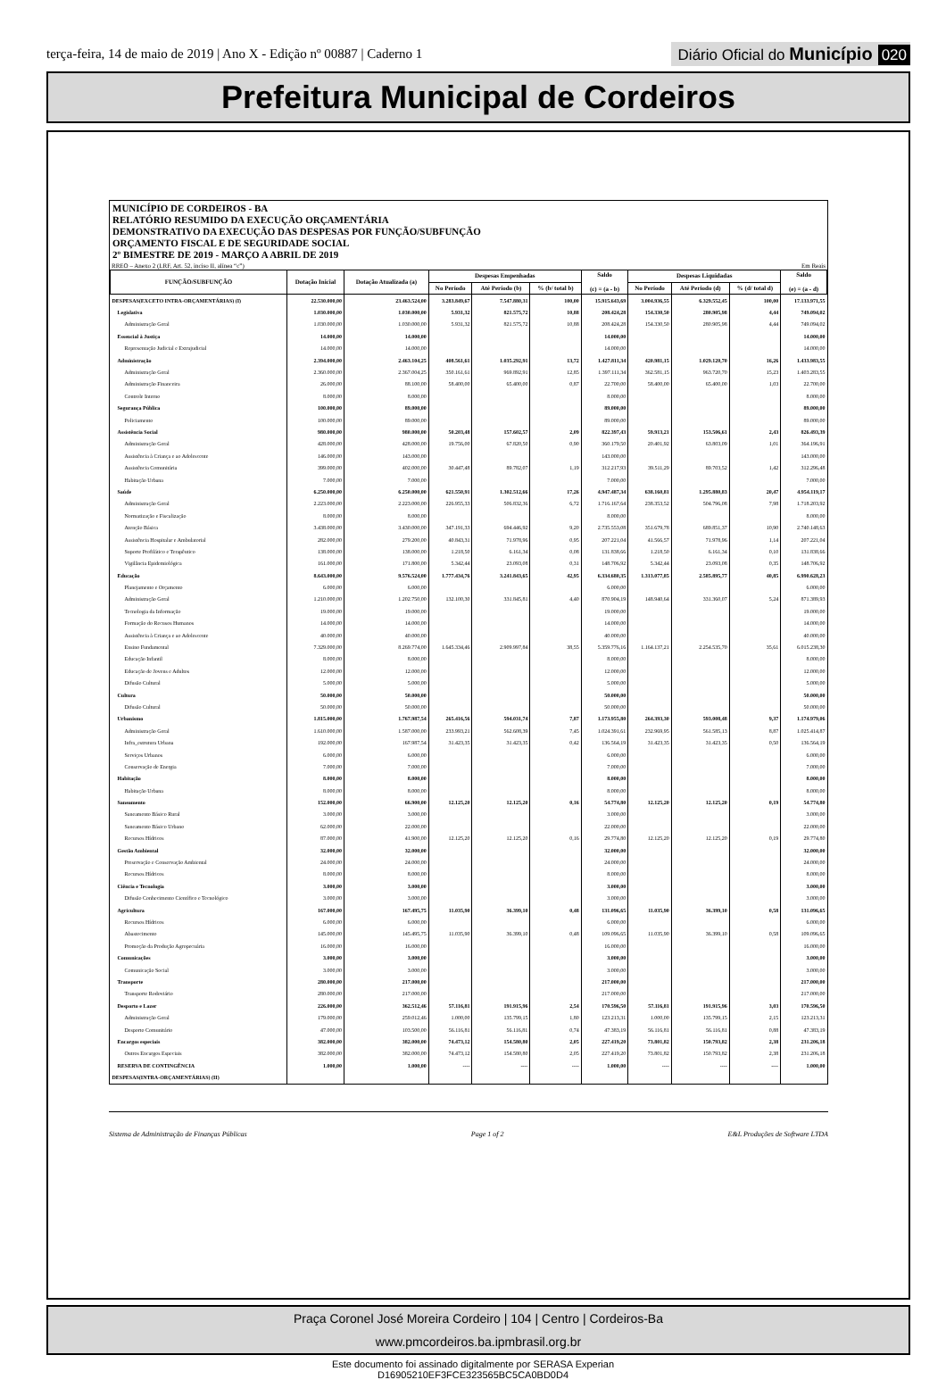terça-feira, 14 de maio de 2019 | Ano X - Edição nº 00887 | Caderno 1
Diário Oficial do Município 020
Prefeitura Municipal de Cordeiros
MUNICÍPIO DE CORDEIROS - BA
RELATÓRIO RESUMIDO DA EXECUÇÃO ORÇAMENTÁRIA
DEMONSTRATIVO DA EXECUÇÃO DAS DESPESAS POR FUNÇÃO/SUBFUNÇÃO
ORÇAMENTO FISCAL E DE SEGURIDADE SOCIAL
2º BIMESTRE DE 2019 - MARÇO A ABRIL DE 2019
RREO – Anexo 2 (LRF, Art. 52, inciso II, alínea “c”) Em Reais
| FUNÇÃO/SUBFUNÇÃO | Dotação Inicial | Dotação Atualizada (a) | Despesas Empenhadas | | | Saldo (c) = (a - b) | Despesas Liquidadas | | | Saldo (e) = (a - d) |
| --- | --- | --- | --- | --- | --- | --- | --- | --- | --- | --- |
| | | | No Período | Até Período (b) | % (b/ total b) | | No Período | Até Período (d) | % (d/ total d) | |
| DESPESAS(EXCETO INTRA-ORÇAMENTÁRIAS) (I) | 22.530.000,00 | 23.463.524,00 | 3.283.849,67 | 7.547.880,31 | 100,00 | 15.915.643,69 | 3.004.936,55 | 6.329.552,45 | 100,00 | 17.133.971,55 |
| Legislativa | 1.030.000,00 | 1.030.000,00 | 5.931,32 | 821.575,72 | 10,88 | 208.424,28 | 154.330,50 | 280.905,98 | 4,44 | 749.094,02 |
| Administração Geral | 1.030.000,00 | 1.030.000,00 | 5.931,32 | 821.575,72 | 10,88 | 208.424,28 | 154.330,50 | 280.905,98 | 4,44 | 749.094,02 |
| Essencial à Justiça | 14.000,00 | 14.000,00 | | | | 14.000,00 | | | | 14.000,00 |
| Representação Judicial e Extrajudicial | 14.000,00 | 14.000,00 | | | | 14.000,00 | | | | 14.000,00 |
| Administração | 2.394.000,00 | 2.463.104,25 | 408.561,61 | 1.035.292,91 | 13,72 | 1.427.811,34 | 420.981,15 | 1.029.120,70 | 16,26 | 1.433.983,55 |
| Administração Geral | 2.360.000,00 | 2.367.004,25 | 350.161,61 | 969.892,91 | 12,85 | 1.397.111,34 | 362.581,15 | 963.720,70 | 15,23 | 1.403.283,55 |
| Administração Financeira | 26.000,00 | 88.100,00 | 58.400,00 | 65.400,00 | 0,87 | 22.700,00 | 58.400,00 | 65.400,00 | 1,03 | 22.700,00 |
| Controle Interno | 8.000,00 | 8.000,00 | | | | 8.000,00 | | | | 8.000,00 |
| Segurança Pública | 100.000,00 | 89.000,00 | | | | 89.000,00 | | | | 89.000,00 |
| Policiamento | 100.000,00 | 89.000,00 | | | | 89.000,00 | | | | 89.000,00 |
| Assistência Social | 980.000,00 | 980.000,00 | 50.203,48 | 157.602,57 | 2,09 | 822.397,43 | 59.913,21 | 153.506,61 | 2,43 | 826.493,39 |
| Administração Geral | 428.000,00 | 428.000,00 | 19.756,00 | 67.820,50 | 0,90 | 360.179,50 | 20.401,92 | 63.803,09 | 1,01 | 364.196,91 |
| Assistência à Criança e ao Adolescente | 146.000,00 | 143.000,00 | | | | 143.000,00 | | | | 143.000,00 |
| Assistência Comunitária | 399.000,00 | 402.000,00 | 30.447,48 | 89.782,07 | 1,19 | 312.217,93 | 39.511,29 | 89.703,52 | 1,42 | 312.296,48 |
| Habitação Urbana | 7.000,00 | 7.000,00 | | | | 7.000,00 | | | | 7.000,00 |
| Saúde | 6.250.000,00 | 6.250.000,00 | 621.550,91 | 1.302.512,66 | 17,26 | 4.947.487,34 | 638.160,81 | 1.295.880,83 | 20,47 | 4.954.119,17 |
| Administração Geral | 2.223.000,00 | 2.223.000,00 | 226.955,33 | 506.832,36 | 6,72 | 1.716.167,64 | 238.353,52 | 504.796,08 | 7,98 | 1.718.203,92 |
| Normatização e Fiscalização | 8.000,00 | 8.000,00 | | | | 8.000,00 | | | | 8.000,00 |
| Atenção Básica | 3.438.000,00 | 3.430.000,00 | 347.191,33 | 694.446,92 | 9,20 | 2.735.553,08 | 351.679,78 | 689.851,37 | 10,90 | 2.740.148,63 |
| Assistência Hospitalar e Ambulatorial | 282.000,00 | 279.200,00 | 40.843,31 | 71.978,96 | 0,95 | 207.221,04 | 41.566,57 | 71.978,96 | 1,14 | 207.221,04 |
| Suporte Profilático e Terapêutico | 138.000,00 | 138.000,00 | 1.218,50 | 6.161,34 | 0,08 | 131.838,66 | 1.218,50 | 6.161,34 | 0,10 | 131.838,66 |
| Vigilância Epidemiológica | 161.000,00 | 171.800,00 | 5.342,44 | 23.093,08 | 0,31 | 148.706,92 | 5.342,44 | 23.093,08 | 0,35 | 148.706,92 |
| Educação | 8.643.000,00 | 9.576.524,00 | 1.777.434,76 | 3.241.843,65 | 42,95 | 6.334.680,35 | 1.313.077,85 | 2.585.895,77 | 40,85 | 6.990.628,23 |
| Planejamento e Orçamento | 6.000,00 | 6.000,00 | | | | 6.000,00 | | | | 6.000,00 |
| Administração Geral | 1.210.000,00 | 1.202.750,00 | 132.100,30 | 331.845,81 | 4,40 | 870.904,19 | 148.940,64 | 331.360,07 | 5,24 | 871.389,93 |
| Tecnologia da Informação | 19.000,00 | 19.000,00 | | | | 19.000,00 | | | | 19.000,00 |
| Formação do Recusos Humanos | 14.000,00 | 14.000,00 | | | | 14.000,00 | | | | 14.000,00 |
| Assistência à Criança e ao Adolescente | 40.000,00 | 40.000,00 | | | | 40.000,00 | | | | 40.000,00 |
| Ensino Fundamental | 7.329.000,00 | 8.269.774,00 | 1.645.334,46 | 2.909.997,84 | 38,55 | 5.359.776,16 | 1.164.137,21 | 2.254.535,70 | 35,61 | 6.015.238,30 |
| Educação Infantil | 8.000,00 | 8.000,00 | | | | 8.000,00 | | | | 8.000,00 |
| Educação de Jovens e Adultos | 12.000,00 | 12.000,00 | | | | 12.000,00 | | | | 12.000,00 |
| Difusão Cultural | 5.000,00 | 5.000,00 | | | | 5.000,00 | | | | 5.000,00 |
| Cultura | 50.000,00 | 50.000,00 | | | | 50.000,00 | | | | 50.000,00 |
| Difusão Cultural | 50.000,00 | 50.000,00 | | | | 50.000,00 | | | | 50.000,00 |
| Urbanismo | 1.815.000,00 | 1.767.987,54 | 265.416,56 | 594.031,74 | 7,87 | 1.173.955,80 | 264.393,30 | 593.008,48 | 9,37 | 1.174.979,06 |
| Administração Geral | 1.610.000,00 | 1.587.000,00 | 233.993,21 | 562.608,39 | 7,45 | 1.024.391,61 | 232.969,95 | 561.585,13 | 8,87 | 1.025.414,87 |
| Infra_estrutura Urbana | 192.000,00 | 167.987,54 | 31.423,35 | 31.423,35 | 0,42 | 136.564,19 | 31.423,35 | 31.423,35 | 0,50 | 136.564,19 |
| Serviços Urbanos | 6.000,00 | 6.000,00 | | | | 6.000,00 | | | | 6.000,00 |
| Conservação de Energia | 7.000,00 | 7.000,00 | | | | 7.000,00 | | | | 7.000,00 |
| Habitação | 8.000,00 | 8.000,00 | | | | 8.000,00 | | | | 8.000,00 |
| Habitação Urbana | 8.000,00 | 8.000,00 | | | | 8.000,00 | | | | 8.000,00 |
| Saneamento | 152.000,00 | 66.900,00 | 12.125,20 | 12.125,20 | 0,16 | 54.774,80 | 12.125,20 | 12.125,20 | 0,19 | 54.774,80 |
| Saneamento Básico Rural | 3.000,00 | 3.000,00 | | | | 3.000,00 | | | | 3.000,00 |
| Saneamento Básico Urbano | 62.000,00 | 22.000,00 | | | | 22.000,00 | | | | 22.000,00 |
| Recursos Hídricos | 87.000,00 | 41.900,00 | 12.125,20 | 12.125,20 | 0,16 | 29.774,80 | 12.125,20 | 12.125,20 | 0,19 | 29.774,80 |
| Gestão Ambiental | 32.000,00 | 32.000,00 | | | | 32.000,00 | | | | 32.000,00 |
| Preservação e Conservação Ambiental | 24.000,00 | 24.000,00 | | | | 24.000,00 | | | | 24.000,00 |
| Recursos Hídricos | 8.000,00 | 8.000,00 | | | | 8.000,00 | | | | 8.000,00 |
| Ciência e Tecnologia | 3.000,00 | 3.000,00 | | | | 3.000,00 | | | | 3.000,00 |
| Difusão Conhecimento Científico e Tecnológico | 3.000,00 | 3.000,00 | | | | 3.000,00 | | | | 3.000,00 |
| Agricultura | 167.000,00 | 167.495,75 | 11.035,90 | 36.399,10 | 0,48 | 131.096,65 | 11.035,90 | 36.399,10 | 0,58 | 131.096,65 |
| Recursos Hídricos | 6.000,00 | 6.000,00 | | | | 6.000,00 | | | | 6.000,00 |
| Abastecimento | 145.000,00 | 145.495,75 | 11.035,90 | 36.399,10 | 0,48 | 109.096,65 | 11.035,90 | 36.399,10 | 0,58 | 109.096,65 |
| Promoção da Produção Agropecuária | 16.000,00 | 16.000,00 | | | | 16.000,00 | | | | 16.000,00 |
| Comunicações | 3.000,00 | 3.000,00 | | | | 3.000,00 | | | | 3.000,00 |
| Comunicação Social | 3.000,00 | 3.000,00 | | | | 3.000,00 | | | | 3.000,00 |
| Transporte | 280.000,00 | 217.000,00 | | | | 217.000,00 | | | | 217.000,00 |
| Transporte Rodoviário | 280.000,00 | 217.000,00 | | | | 217.000,00 | | | | 217.000,00 |
| Desporto e Lazer | 226.000,00 | 362.512,46 | 57.116,81 | 191.915,96 | 2,54 | 170.596,50 | 57.116,81 | 191.915,96 | 3,03 | 170.596,50 |
| Administração Geral | 179.000,00 | 259.012,46 | 1.000,00 | 135.799,15 | 1,80 | 123.213,31 | 1.000,00 | 135.799,15 | 2,15 | 123.213,31 |
| Desporto Comunitário | 47.000,00 | 103.500,00 | 56.116,81 | 56.116,81 | 0,74 | 47.383,19 | 56.116,81 | 56.116,81 | 0,88 | 47.383,19 |
| Encargos especiais | 382.000,00 | 382.000,00 | 74.473,12 | 154.580,80 | 2,05 | 227.419,20 | 73.801,82 | 150.793,82 | 2,38 | 231.206,18 |
| Outros Encargos Especiais | 382.000,00 | 382.000,00 | 74.473,12 | 154.580,80 | 2,05 | 227.419,20 | 73.801,82 | 150.793,82 | 2,38 | 231.206,18 |
| RESERVA DE CONTINGÊNCIA | 1.000,00 | 1.000,00 | ---- | ---- | ---- | 1.000,00 | ---- | ---- | ---- | 1.000,00 |
| DESPESAS(INTRA-ORÇAMENTÁRIAS) (II) | | | | | | | | | | |
Sistema de Administração de Finanças Públicas Page 1 of 2 E&L Produções de Software LTDA
Praça Coronel José Moreira Cordeiro | 104 | Centro | Cordeiros-Ba
www.pmcordeiros.ba.ipmbrasil.org.br
Este documento foi assinado digitalmente por SERASA Experian
D16905210EF3FCE323565BC5CA0BD0D4